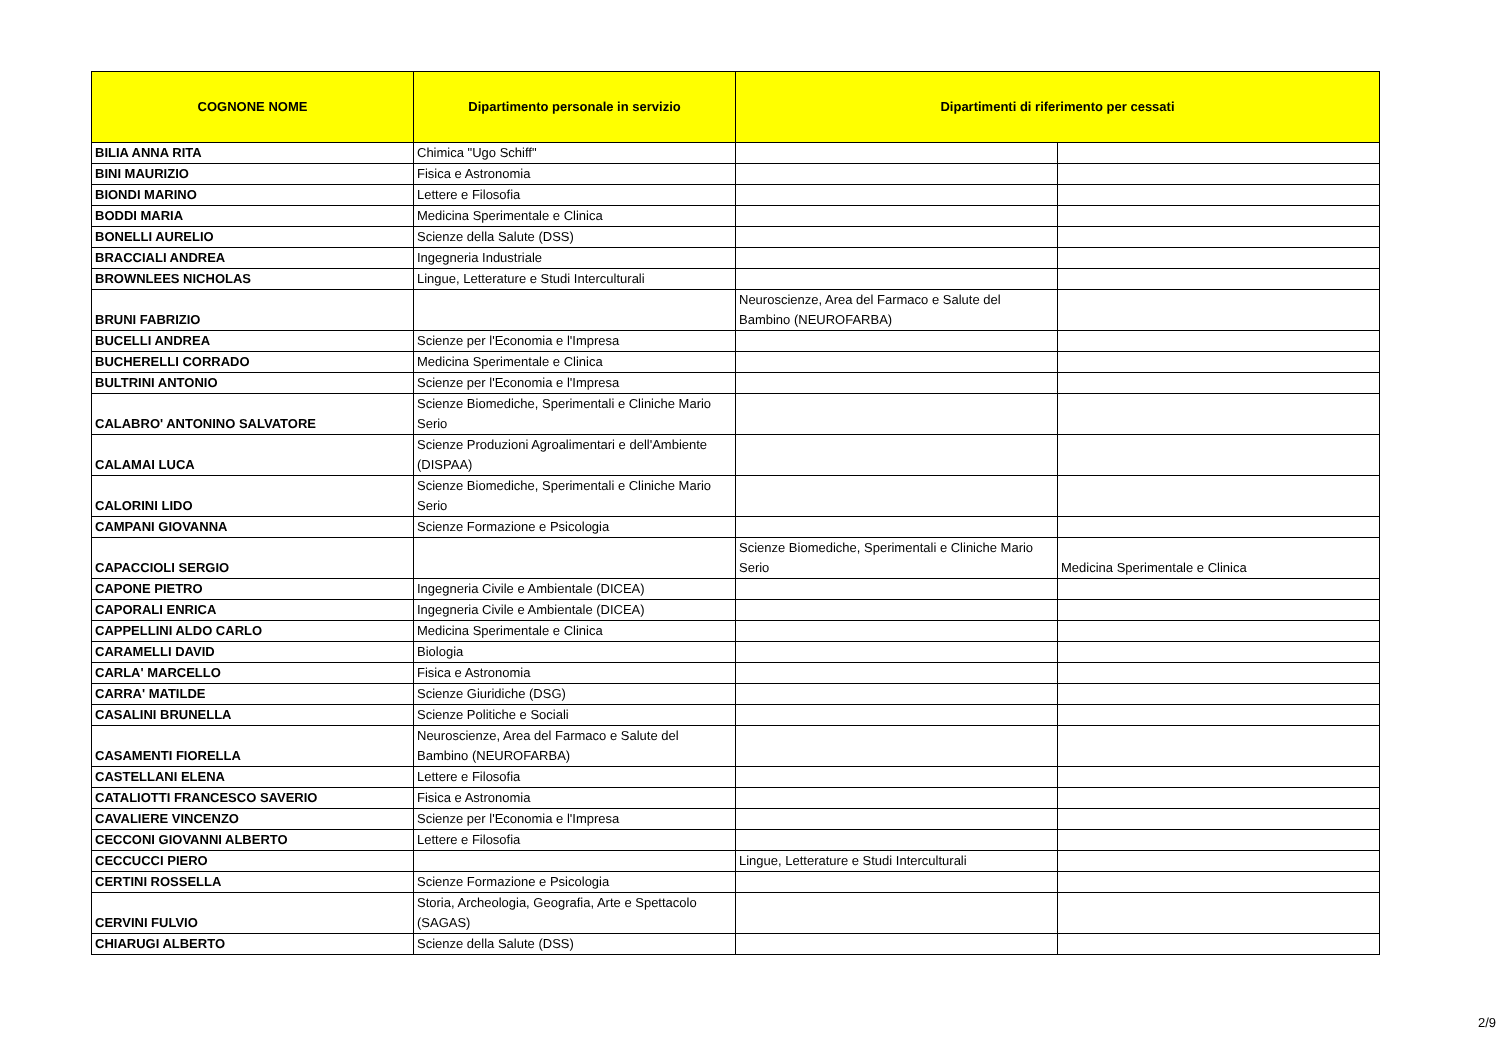| COGNONE NOME | Dipartimento personale in servizio | Dipartimenti di riferimento per cessati | |
| --- | --- | --- | --- |
| BILIA ANNA RITA | Chimica "Ugo Schiff" | | |
| BINI MAURIZIO | Fisica e Astronomia | | |
| BIONDI MARINO | Lettere e Filosofia | | |
| BODDI MARIA | Medicina Sperimentale e Clinica | | |
| BONELLI AURELIO | Scienze della Salute (DSS) | | |
| BRACCIALI ANDREA | Ingegneria Industriale | | |
| BROWNLEES NICHOLAS | Lingue, Letterature e Studi Interculturali | | |
| BRUNI FABRIZIO | | Neuroscienze, Area del Farmaco e Salute del Bambino (NEUROFARBA) | |
| BUCELLI ANDREA | Scienze per l'Economia e l'Impresa | | |
| BUCHERELLI CORRADO | Medicina Sperimentale e Clinica | | |
| BULTRINI ANTONIO | Scienze per l'Economia e l'Impresa | | |
| CALABRO' ANTONINO SALVATORE | Scienze Biomediche, Sperimentali e Cliniche Mario Serio | | |
| CALAMAI LUCA | Scienze Produzioni Agroalimentari e dell'Ambiente (DISPAA) | | |
| CALORINI LIDO | Scienze Biomediche, Sperimentali e Cliniche Mario Serio | | |
| CAMPANI GIOVANNA | Scienze Formazione e Psicologia | | |
| CAPACCIOLI SERGIO | | Scienze Biomediche, Sperimentali e Cliniche Mario Serio | Medicina Sperimentale e Clinica |
| CAPONE PIETRO | Ingegneria Civile e Ambientale (DICEA) | | |
| CAPORALI ENRICA | Ingegneria Civile e Ambientale (DICEA) | | |
| CAPPELLINI ALDO CARLO | Medicina Sperimentale e Clinica | | |
| CARAMELLI DAVID | Biologia | | |
| CARLA' MARCELLO | Fisica e Astronomia | | |
| CARRA' MATILDE | Scienze Giuridiche (DSG) | | |
| CASALINI BRUNELLA | Scienze Politiche e Sociali | | |
| CASAMENTI FIORELLA | Neuroscienze, Area del Farmaco e Salute del Bambino (NEUROFARBA) | | |
| CASTELLANI ELENA | Lettere e Filosofia | | |
| CATALIOTTI FRANCESCO SAVERIO | Fisica e Astronomia | | |
| CAVALIERE VINCENZO | Scienze per l'Economia e l'Impresa | | |
| CECCONI GIOVANNI ALBERTO | Lettere e Filosofia | | |
| CECCUCCI PIERO | | Lingue, Letterature e Studi Interculturali | |
| CERTINI ROSSELLA | Scienze Formazione e Psicologia | | |
| CERVINI FULVIO | Storia, Archeologia, Geografia, Arte e Spettacolo (SAGAS) | | |
| CHIARUGI ALBERTO | Scienze della Salute (DSS) | | |
2/9